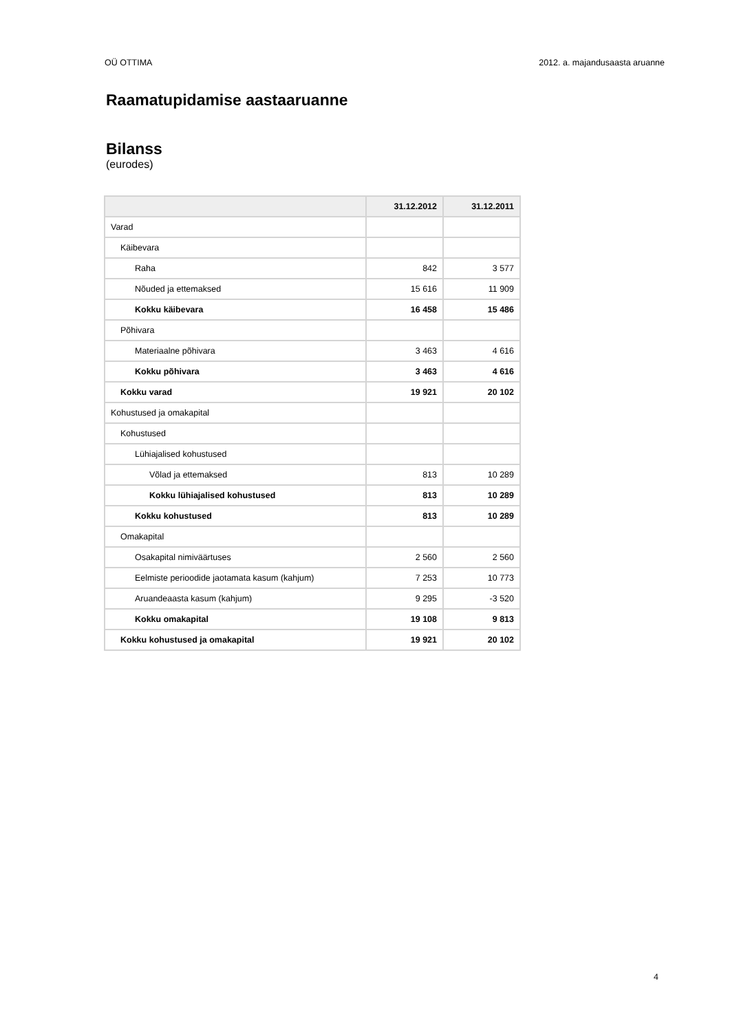OÜ OTTIMA 2012. a. majandusaasta aruanne
Raamatupidamise aastaaruanne
Bilanss
(eurodes)
| | 31.12.2012 | 31.12.2011 |
| --- | --- | --- |
| Varad | | |
| Käibevara | | |
| Raha | 842 | 3 577 |
| Nõuded ja ettemaksed | 15 616 | 11 909 |
| Kokku käibevara | 16 458 | 15 486 |
| Põhivara | | |
| Materiaalne põhivara | 3 463 | 4 616 |
| Kokku põhivara | 3 463 | 4 616 |
| Kokku varad | 19 921 | 20 102 |
| Kohustused ja omakapital | | |
| Kohustused | | |
| Lühiajalised kohustused | | |
| Võlad ja ettemaksed | 813 | 10 289 |
| Kokku lühiajalised kohustused | 813 | 10 289 |
| Kokku kohustused | 813 | 10 289 |
| Omakapital | | |
| Osakapital nimiväärtuses | 2 560 | 2 560 |
| Eelmiste perioodide jaotamata kasum (kahjum) | 7 253 | 10 773 |
| Aruandeaasta kasum (kahjum) | 9 295 | -3 520 |
| Kokku omakapital | 19 108 | 9 813 |
| Kokku kohustused ja omakapital | 19 921 | 20 102 |
4